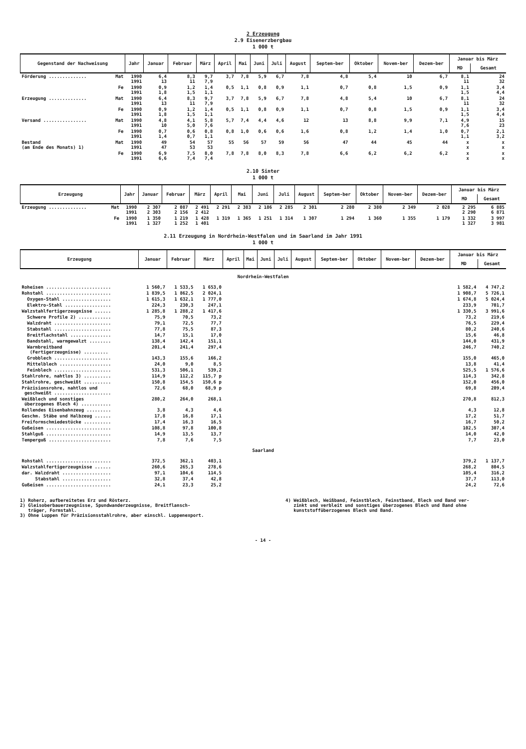2 Erzeugung
2.9 Eisenerzbergbau
1 000 t
| Gegenstand der Nachweisung | | Jahr | Januar | Februar | März | April | Mai | Juni | Juli | August | Septem-ber | Oktober | Novem-ber | Dezem-ber | Januar bis März | |
| --- | --- | --- | --- | --- | --- | --- | --- | --- | --- | --- | --- | --- | --- | --- | --- | --- |
| | | | | | | | | | | | | | | | MD | Gesamt |
| Förderung .............. | Mat | 1990 1991 | 6,4 13 | 8,3 11 | 9,7 7,9 | 3,7 | 7,8 | 5,9 | 6,7 | 7,8 | 4,8 | 5,4 | 10 | 6,7 | 8,1 11 | 24 32 |
| | Fe | 1990 1991 | 0,9 1,8 | 1,2 1,5 | 1,4 1,1 | 0,5 | 1,1 | 0,8 | 0,9 | 1,1 | 0,7 | 0,8 | 1,5 | 0,9 | 1,1 1,5 | 3,4 4,4 |
| Erzeugung .............. | Mat | 1990 1991 | 6,4 13 | 8,3 11 | 9,7 7,9 | 3,7 | 7,8 | 5,9 | 6,7 | 7,8 | 4,8 | 5,4 | 10 | 6,7 | 8,1 11 | 24 32 |
| | Fe | 1990 1991 | 0,9 1,8 | 1,2 1,5 | 1,4 1,1 | 0,5 | 1,1 | 0,8 | 0,9 | 1,1 | 0,7 | 0,8 | 1,5 | 0,9 | 1,1 1,5 | 3,4 4,4 |
| Versand ................ | Mat | 1990 1991 | 4,8 10 | 4,1 5,0 | 5,8 7,6 | 5,7 | 7,4 | 4,4 | 4,6 | 12 | 13 | 8,8 | 9,9 | 7,1 | 4,9 7,6 | 15 23 |
| | Fe | 1990 1991 | 0,7 1,4 | 0,6 0,7 | 0,8 1,1 | 0,8 | 1,0 | 0,6 | 0,6 | 1,6 | 0,8 | 1,2 | 1,4 | 1,0 | 0,7 1,1 | 2,1 3,2 |
| Bestand (am Ende des Monats) 1) | Mat | 1990 1991 | 49 47 | 54 53 | 57 53 | 55 | 56 | 57 | 59 | 56 | 47 | 44 | 45 | 44 | x x | x x |
| | Fe | 1990 1991 | 6,9 6,6 | 7,5 7,4 | 8,0 7,4 | 7,8 | 7,8 | 8,0 | 8,3 | 7,8 | 6,6 | 6,2 | 6,2 | 6,2 | x x | x x |
2.10 Sinter
1 000 t
| Erzeugung | | Jahr | Januar | Februar | März | April | Mai | Juni | Juli | August | Septem-ber | Oktober | Novem-ber | Dezem-ber | Januar bis März | |
| --- | --- | --- | --- | --- | --- | --- | --- | --- | --- | --- | --- | --- | --- | --- | --- | --- |
| | | | | | | | | | | | | | | | MD | Gesamt |
| Erzeugung .............. | Mat | 1990 1991 | 2 307 2 303 | 2 087 2 156 | 2 491 2 412 | 2 291 | 2 383 | 2 186 | 2 285 | 2 301 | 2 280 | 2 380 | 2 349 | 2 028 | 2 295 2 290 | 6 885 6 871 |
| | Fe | 1990 1991 | 1 350 1 327 | 1 219 1 252 | 1 428 1 401 | 1 319 | 1 365 | 1 251 | 1 314 | 1 307 | 1 294 | 1 360 | 1 355 | 1 179 | 1 332 1 327 | 3 997 3 981 |
2.11 Erzeugung in Nordrhein-Westfalen und im Saarland im Jahr 1991
1 000 t
| Erzeugung | Januar | Februar | März | April | Mai | Juni | Juli | August | Septem-ber | Oktober | Novem-ber | Dezem-ber | Januar bis März | |
| --- | --- | --- | --- | --- | --- | --- | --- | --- | --- | --- | --- | --- | --- | --- |
| | | | | | | | | | | | | | MD | Gesamt |
| Nordrhein-Westfalen | | | | | | | | | | | | | | |
| Roheisen ........................ | 1 560,7 | 1 533,5 | 1 653,0 | | | | | | | | | | 1 582,4 | 4 747,2 |
| Rohstahl ........................ | 1 839,5 | 1 862,5 | 2 024,1 | | | | | | | | | | 1 908,7 | 5 726,1 |
| Oxygen-Stahl .................. | 1 615,3 | 1 632,1 | 1 777,0 | | | | | | | | | | 1 674,8 | 5 024,4 |
| Elektro-Stahl ................. | 224,3 | 230,3 | 247,1 | | | | | | | | | | 233,9 | 701,7 |
| Walzstahlfertigerzeugnisse ...... | 1 285,8 | 1 288,2 | 1 417,6 | | | | | | | | | | 1 330,5 | 3 991,6 |
| Schwere Profile 2) ............ | 75,9 | 70,5 | 73,2 | | | | | | | | | | 73,2 | 219,6 |
| Walzdraht ..................... | 79,1 | 72,5 | 77,7 | | | | | | | | | | 76,5 | 229,4 |
| Stabstahl ..................... | 77,8 | 75,5 | 87,3 | | | | | | | | | | 80,2 | 240,6 |
| Breitflachstahl ............... | 14,7 | 15,1 | 17,0 | | | | | | | | | | 15,6 | 46,8 |
| Bandstahl, warmgewalzt ........ | 138,4 | 142,4 | 151,1 | | | | | | | | | | 144,0 | 431,9 |
| Warmbreitband (Fertigerzeugnisse) ......... | 201,4 | 241,4 | 297,4 | | | | | | | | | | 246,7 | 740,2 |
| Grobblech ..................... | 143,3 | 155,6 | 166,2 | | | | | | | | | | 155,0 | 465,0 |
| Mittelblech ................... | 24,0 | 9,0 | 8,5 | | | | | | | | | | 13,8 | 41,4 |
| Feinblech ..................... | 531,3 | 506,1 | 539,2 | | | | | | | | | | 525,5 | 1 576,6 |
| Stahlrohre, nahtlos 3) .......... | 114,9 | 112,2 | 115,7 p | | | | | | | | | | 114,3 | 342,8 |
| Stahlrohre, geschweißt .......... | 150,8 | 154,5 | 150,6 p | | | | | | | | | | 152,0 | 456,0 |
| Präzisionsrohre, nahtlos und geschweißt ..................... | 72,6 | 68,0 | 68,9 p | | | | | | | | | | 69,8 | 209,4 |
| Weißblech und sonstiges überzogenes Blech 4) ........... | 280,2 | 264,0 | 268,1 | | | | | | | | | | 270,8 | 812,3 |
| Rollendes Eisenbahnzeug ......... | 3,8 | 4,3 | 4,6 | | | | | | | | | | 4,3 | 12,8 |
| Geschm. Stäbe und Halbzeug ...... | 17,8 | 16,8 | 17,1 | | | | | | | | | | 17,2 | 51,7 |
| Freiformschmiedestücke .......... | 17,4 | 16,3 | 16,5 | | | | | | | | | | 16,7 | 50,2 |
| Gußeisen ........................ | 108,8 | 97,8 | 100,8 | | | | | | | | | | 102,5 | 307,4 |
| Stahlguß ........................ | 14,9 | 13,5 | 13,7 | | | | | | | | | | 14,0 | 42,0 |
| Temperguß ....................... | 7,8 | 7,6 | 7,5 | | | | | | | | | | 7,7 | 23,0 |
| Saarland | | | | | | | | | | | | | | |
| Rohstahl ........................ | 372,5 | 362,1 | 403,1 | | | | | | | | | | 379,2 | 1 137,7 |
| Walzstahlfertigerzeugnisse ...... | 260,6 | 265,3 | 278,6 | | | | | | | | | | 268,2 | 804,5 |
| dar. Walzdraht .................. | 97,1 | 104,6 | 114,5 | | | | | | | | | | 105,4 | 316,2 |
| Stabstahl .................. | 32,8 | 37,4 | 42,8 | | | | | | | | | | 37,7 | 113,0 |
| Gußeisen ........................ | 24,1 | 23,3 | 25,2 | | | | | | | | | | 24,2 | 72,6 |
1) Roherz, aufbereitetes Erz und Rösterz.
2) Gleisoberbauerzeugnisse, Spundwanderzeugnisse, Breitflansch-
träger, Formstahl.
3) Ohne Luppen für Präzisionsstahlrohre, aber einschl. Luppenexport.
4) Weißblech, Weißband, Feinstblech, Feinstband, Blech und Band ver-
zinkt und verbleit und sonstiges überzogenes Blech und Band ohne
kunststoffüberzogenes Blech und Band.
- 14 -